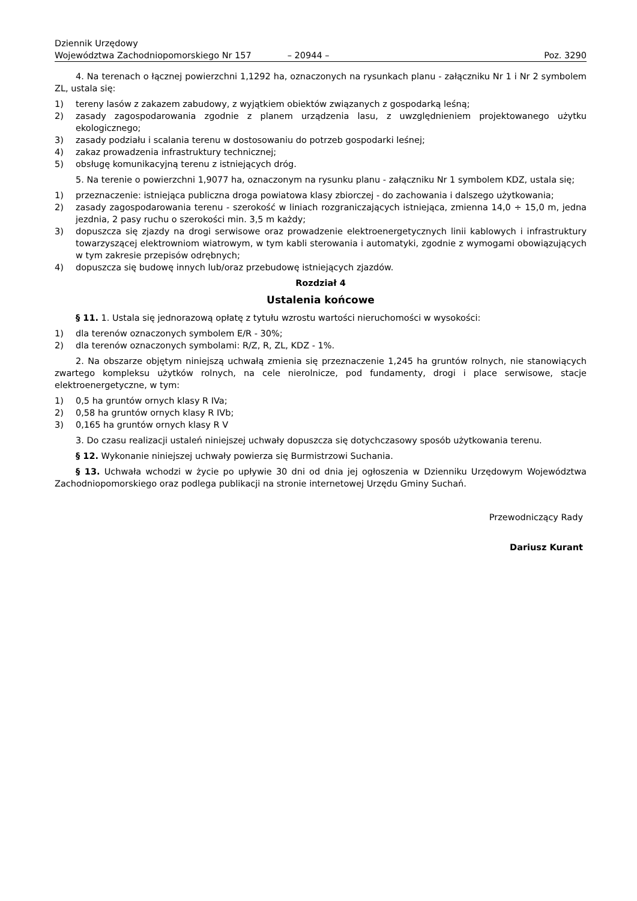Dziennik Urzędowy
Województwa Zachodniopomorskiego Nr 157
– 20944 –
Poz. 3290
4. Na terenach o łącznej powierzchni 1,1292 ha, oznaczonych na rysunkach planu - załączniku Nr 1 i Nr 2 symbolem ZL, ustala się:
1) tereny lasów z zakazem zabudowy, z wyjątkiem obiektów związanych z gospodarką leśną;
2) zasady zagospodarowania zgodnie z planem urządzenia lasu, z uwzględnieniem projektowanego użytku ekologicznego;
3) zasady podziału i scalania terenu w dostosowaniu do potrzeb gospodarki leśnej;
4) zakaz prowadzenia infrastruktury technicznej;
5) obsługę komunikacyjną terenu z istniejących dróg.
5. Na terenie o powierzchni 1,9077 ha, oznaczonym na rysunku planu - załączniku Nr 1 symbolem KDZ, ustala się;
1) przeznaczenie: istniejąca publiczna droga powiatowa klasy zbiorczej - do zachowania i dalszego użytkowania;
2) zasady zagospodarowania terenu - szerokość w liniach rozgraniczających istniejąca, zmienna 14,0 ÷ 15,0 m, jedna jezdnia, 2 pasy ruchu o szerokości min. 3,5 m każdy;
3) dopuszcza się zjazdy na drogi serwisowe oraz prowadzenie elektroenergetycznych linii kablowych i infrastruktury towarzyszącej elektrowniom wiatrowym, w tym kabli sterowania i automatyki, zgodnie z wymogami obowiązujących w tym zakresie przepisów odrębnych;
4) dopuszcza się budowę innych lub/oraz przebudowę istniejących zjazdów.
Rozdział 4
Ustalenia końcowe
§ 11. 1. Ustala się jednorazową opłatę z tytułu wzrostu wartości nieruchomości w wysokości:
1) dla terenów oznaczonych symbolem E/R - 30%;
2) dla terenów oznaczonych symbolami: R/Z, R, ZL, KDZ - 1%.
2. Na obszarze objętym niniejszą uchwałą zmienia się przeznaczenie 1,245 ha gruntów rolnych, nie stanowiących zwartego kompleksu użytków rolnych, na cele nierolnicze, pod fundamenty, drogi i place serwisowe, stacje elektroenergetyczne, w tym:
1) 0,5 ha gruntów ornych klasy R IVa;
2) 0,58 ha gruntów ornych klasy R IVb;
3) 0,165 ha gruntów ornych klasy R V
3. Do czasu realizacji ustaleń niniejszej uchwały dopuszcza się dotychczasowy sposób użytkowania terenu.
§ 12. Wykonanie niniejszej uchwały powierza się Burmistrzowi Suchania.
§ 13. Uchwała wchodzi w życie po upływie 30 dni od dnia jej ogłoszenia w Dzienniku Urzędowym Województwa Zachodniopomorskiego oraz podlega publikacji na stronie internetowej Urzędu Gminy Suchań.
Przewodniczący Rady
Dariusz Kurant